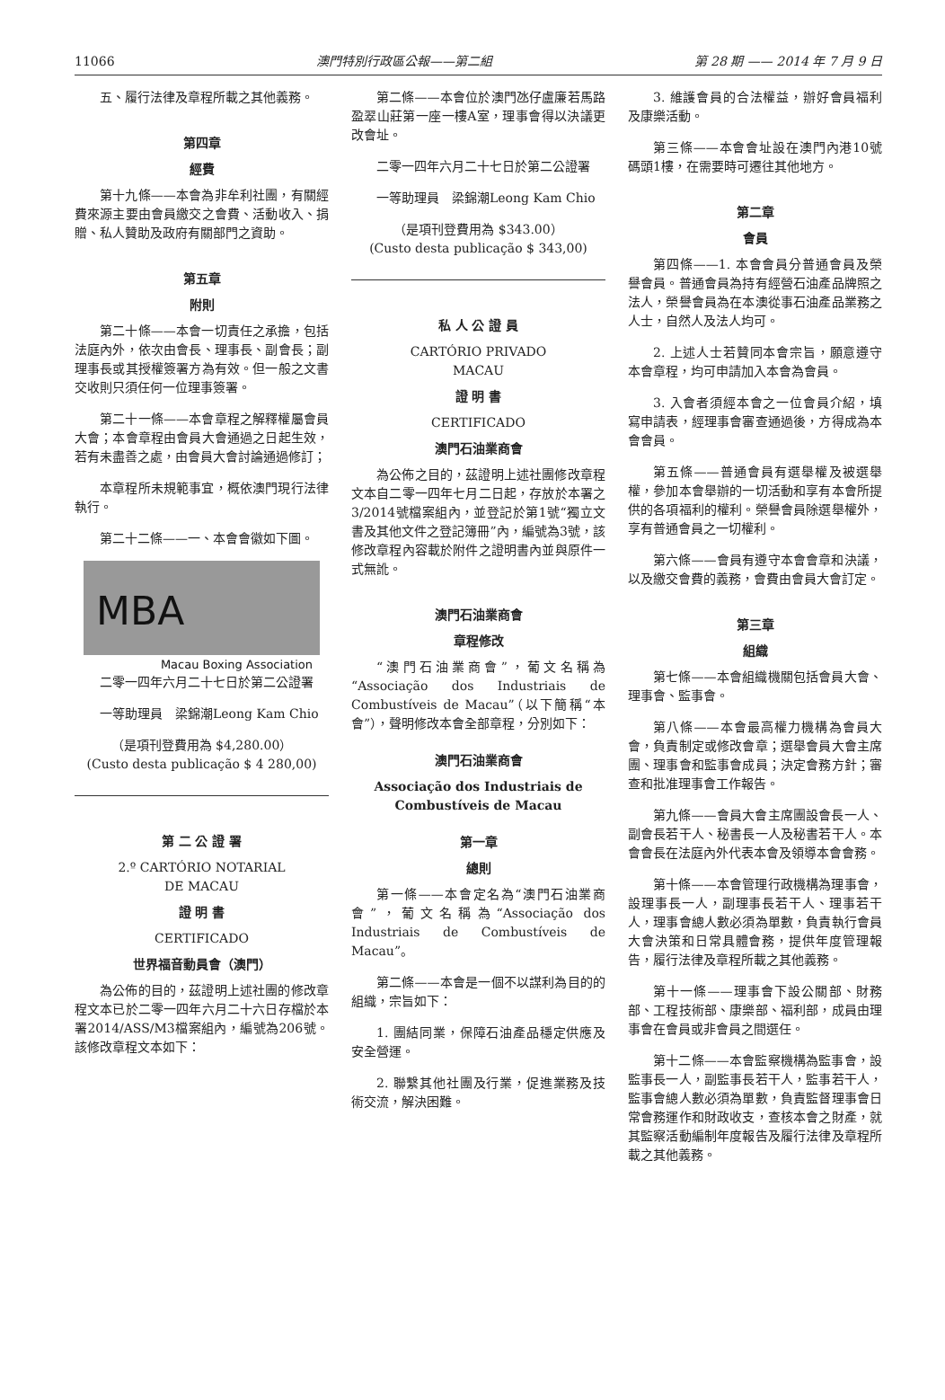11066 澳門特別行政區公報——第二組 第 28 期 —— 2014 年 7 月 9 日
五、履行法律及章程所載之其他義務。
第四章
經費
第十九條——本會為非牟利社團，有關經費來源主要由會員繳交之會費、活動收入、捐贈、私人贊助及政府有關部門之資助。
第五章
附則
第二十條——本會一切責任之承擔，包括法庭內外，依次由會長、理事長、副會長；副理事長或其授權簽署方為有效。但一般之文書交收則只須任何一位理事簽署。
第二十一條——本會章程之解釋權屬會員大會；本會章程由會員大會通過之日起生效，若有未盡善之處，由會員大會討論通過修訂；
本章程所未規範事宜，概依澳門現行法律執行。
第二十二條——一、本會會徽如下圖。
MBA
Macau Boxing Association
二零一四年六月二十七日於第二公證署
一等助理員　梁錦潮Leong Kam Chio
（是項刊登費用為 $4,280.00）
(Custo desta publicação $ 4 280,00)
第 二 公 證 署
2.º CARTÓRIO NOTARIAL
DE MACAU
證 明 書
CERTIFICADO
世界福音動員會（澳門）
為公佈的目的，茲證明上述社團的修改章程文本已於二零一四年六月二十六日存檔於本署2014/ASS/M3檔案組內，編號為206號。該修改章程文本如下：
第二條——本會位於澳門氹仔盧廉若馬路盈翠山莊第一座一樓A室，理事會得以決議更改會址。
二零一四年六月二十七日於第二公證署
一等助理員　梁錦潮Leong Kam Chio
（是項刊登費用為 $343.00）
(Custo desta publicação $ 343,00)
私 人 公 證 員
CARTÓRIO PRIVADO
MACAU
證 明 書
CERTIFICADO
澳門石油業商會
為公佈之目的，茲證明上述社團修改章程文本自二零一四年七月二日起，存放於本署之3/2014號檔案組內，並登記於第1號“獨立文書及其他文件之登記簿冊”內，編號為3號，該修改章程內容載於附件之證明書內並與原件一式無訛。
澳門石油業商會
章程修改
“澳門石油業商會”，葡文名稱為“Associação dos Industriais de Combustíveis de Macau”（以下簡稱“本會”），聲明修改本會全部章程，分別如下：
澳門石油業商會
Associação dos Industriais de
Combustíveis de Macau
第一章
總則
第一條——本會定名為“澳門石油業商會”，葡文名稱為“Associação dos Industriais de Combustíveis de Macau”。
第二條——本會是一個不以謀利為目的的組織，宗旨如下：
1. 團結同業，保障石油產品穩定供應及安全營運。
2. 聯繫其他社團及行業，促進業務及技術交流，解決困難。
3. 維護會員的合法權益，辦好會員福利及康樂活動。
第三條——本會會址設在澳門內港10號碼頭1樓，在需要時可遷往其他地方。
第二章
會員
第四條——1. 本會會員分普通會員及榮譽會員。普通會員為持有經營石油產品牌照之法人，榮譽會員為在本澳從事石油產品業務之人士，自然人及法人均可。
2. 上述人士若贊同本會宗旨，願意遵守本會章程，均可申請加入本會為會員。
3. 入會者須經本會之一位會員介紹，填寫申請表，經理事會審查通過後，方得成為本會會員。
第五條——普通會員有選舉權及被選舉權，參加本會舉辦的一切活動和享有本會所提供的各項福利的權利。榮譽會員除選舉權外，享有普通會員之一切權利。
第六條——會員有遵守本會會章和決議，以及繳交會費的義務，會費由會員大會訂定。
第三章
組織
第七條——本會組織機關包括會員大會、理事會、監事會。
第八條——本會最高權力機構為會員大會，負責制定或修改會章；選舉會員大會主席團、理事會和監事會成員；決定會務方針；審查和批准理事會工作報告。
第九條——會員大會主席團設會長一人、副會長若干人、秘書長一人及秘書若干人。本會會長在法庭內外代表本會及領導本會會務。
第十條——本會管理行政機構為理事會，設理事長一人，副理事長若干人、理事若干人，理事會總人數必須為單數，負責執行會員大會決策和日常具體會務，提供年度管理報告，履行法律及章程所載之其他義務。
第十一條——理事會下設公關部、財務部、工程技術部、康樂部、福利部，成員由理事會在會員或非會員之間選任。
第十二條——本會監察機構為監事會，設監事長一人，副監事長若干人，監事若干人，監事會總人數必須為單數，負責監督理事會日常會務運作和財政收支，查核本會之財產，就其監察活動編制年度報告及履行法律及章程所載之其他義務。